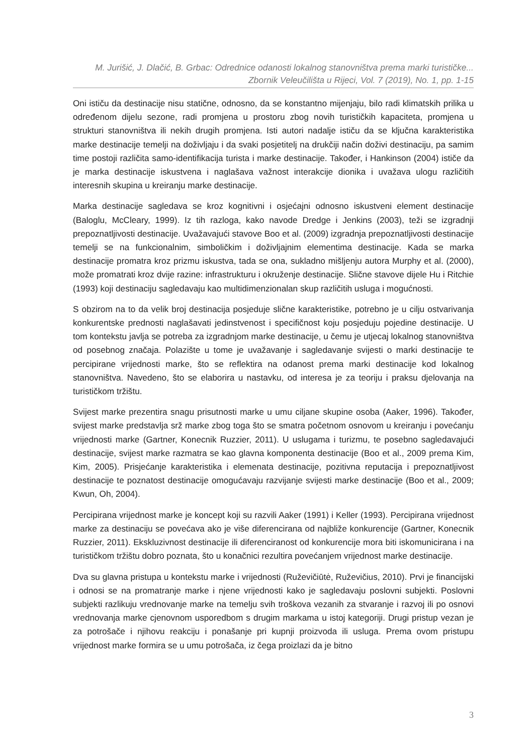M. Jurišić, J. Dlačić, B. Grbac: Odrednice odanosti lokalnog stanovništva prema marki turističke...
Zbornik Veleučilišta u Rijeci, Vol. 7 (2019), No. 1, pp. 1-15
Oni ističu da destinacije nisu statične, odnosno, da se konstantno mijenjaju, bilo radi klimatskih prilika u određenom dijelu sezone, radi promjena u prostoru zbog novih turističkih kapaciteta, promjena u strukturi stanovništva ili nekih drugih promjena. Isti autori nadalje ističu da se ključna karakteristika marke destinacije temelji na doživljaju i da svaki posjetitelj na drukčiji način doživi destinaciju, pa samim time postoji različita samo-identifikacija turista i marke destinacije. Također, i Hankinson (2004) ističe da je marka destinacije iskustvena i naglašava važnost interakcije dionika i uvažava ulogu različitih interesnih skupina u kreiranju marke destinacije.
Marka destinacije sagledava se kroz kognitivni i osjećajni odnosno iskustveni element destinacije (Baloglu, McCleary, 1999). Iz tih razloga, kako navode Dredge i Jenkins (2003), teži se izgradnji prepoznatljivosti destinacije. Uvažavajući stavove Boo et al. (2009) izgradnja prepoznatljivosti destinacije temelji se na funkcionalnim, simboličkim i doživljajnim elementima destinacije. Kada se marka destinacije promatra kroz prizmu iskustva, tada se ona, sukladno mišljenju autora Murphy et al. (2000), može promatrati kroz dvije razine: infrastrukturu i okruženje destinacije. Slične stavove dijele Hu i Ritchie (1993) koji destinaciju sagledavaju kao multidimenzionalan skup različitih usluga i mogućnosti.
S obzirom na to da velik broj destinacija posjeduje slične karakteristike, potrebno je u cilju ostvarivanja konkurentske prednosti naglašavati jedinstvenost i specifičnost koju posjeduju pojedine destinacije. U tom kontekstu javlja se potreba za izgradnjom marke destinacije, u čemu je utjecaj lokalnog stanovništva od posebnog značaja. Polazište u tome je uvažavanje i sagledavanje svijesti o marki destinacije te percipirane vrijednosti marke, što se reflektira na odanost prema marki destinacije kod lokalnog stanovništva. Navedeno, što se elaborira u nastavku, od interesa je za teoriju i praksu djelovanja na turističkom tržištu.
Svijest marke prezentira snagu prisutnosti marke u umu ciljane skupine osoba (Aaker, 1996). Također, svijest marke predstavlja srž marke zbog toga što se smatra početnom osnovom u kreiranju i povećanju vrijednosti marke (Gartner, Konecnik Ruzzier, 2011). U uslugama i turizmu, te posebno sagledavajući destinacije, svijest marke razmatra se kao glavna komponenta destinacije (Boo et al., 2009 prema Kim, Kim, 2005). Prisjećanje karakteristika i elemenata destinacije, pozitivna reputacija i prepoznatljivost destinacije te poznatost destinacije omogućavaju razvijanje svijesti marke destinacije (Boo et al., 2009; Kwun, Oh, 2004).
Percipirana vrijednost marke je koncept koji su razvili Aaker (1991) i Keller (1993). Percipirana vrijednost marke za destinaciju se povećava ako je više diferencirana od najbliže konkurencije (Gartner, Konecnik Ruzzier, 2011). Ekskluzivnost destinacije ili diferenciranost od konkurencije mora biti iskomunicirana i na turističkom tržištu dobro poznata, što u konačnici rezultira povećanjem vrijednost marke destinacije.
Dva su glavna pristupa u kontekstu marke i vrijednosti (Ruževičiūtė, Ruževičius, 2010). Prvi je financijski i odnosi se na promatranje marke i njene vrijednosti kako je sagledavaju poslovni subjekti. Poslovni subjekti razlikuju vrednovanje marke na temelju svih troškova vezanih za stvaranje i razvoj ili po osnovi vrednovanja marke cjenovnom usporedbom s drugim markama u istoj kategoriji. Drugi pristup vezan je za potrošače i njihovu reakciju i ponašanje pri kupnji proizvoda ili usluga. Prema ovom pristupu vrijednost marke formira se u umu potrošača, iz čega proizlazi da je bitno
3